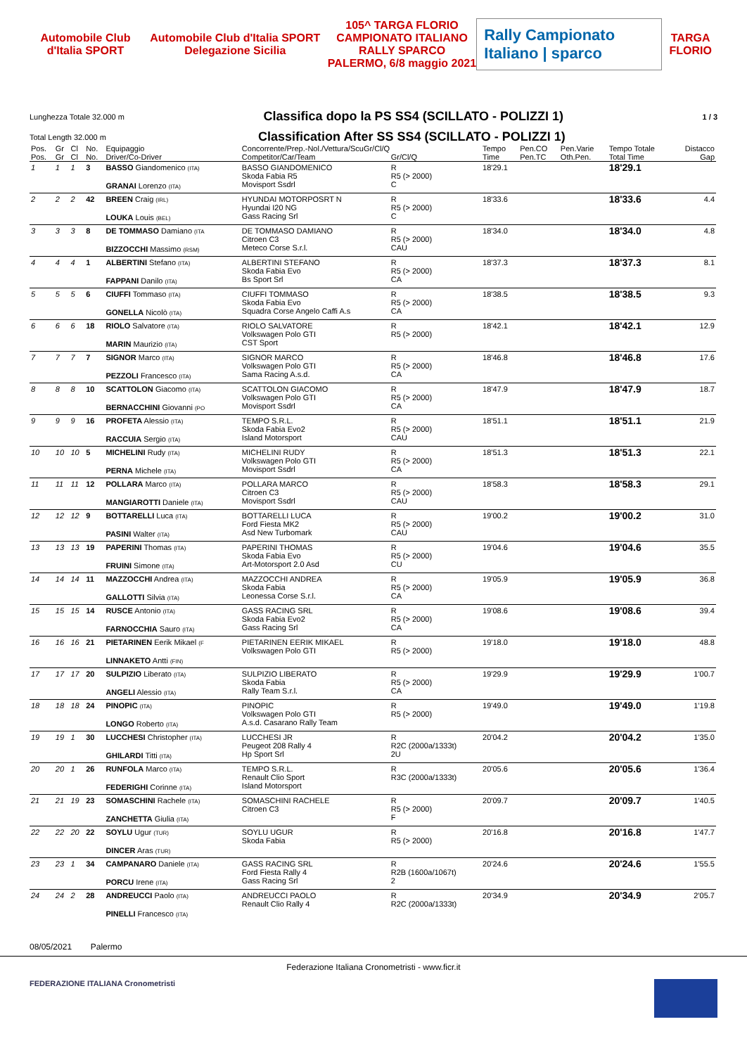Automobile Club d'Italia SPORT
Automobile Club d'Italia SPORT Delegazione Sicilia
105^ TARGA FLORIO
CAMPIONATO ITALIANO RALLY SPARCO
PALERMO, 6/8 maggio 2021
Rally Campionato Italiano | sparco
TARGA FLORIO
Lunghezza Totale 32.000 m Classifica dopo la PS SS4 (SCILLATO - POLIZZI 1) 1 / 3
Total Length 32.000 m Classification After SS SS4 (SCILLATO - POLIZZI 1)
| Pos. | Gr | Cl | No. | Equipaggio | Concorrente/Prep.-Nol./Vettura/ScuGr/Cl/Q | | Tempo | Pen.CO | Pen.Varie | Tempo Totale | Distacco |
| --- | --- | --- | --- | --- | --- | --- | --- | --- | --- | --- | --- |
| Pos. | Gr | Cl | No. | Driver/Co-Driver | Competitor/Car/Team | Gr/Cl/Q | Time | Pen.TC | Oth.Pen. | Total Time | Gap |
| 1 | 1 | 1 | 3 | BASSO Giandomenico (ITA) GRANAI Lorenzo (ITA) | BASSO GIANDOMENICO Skoda Fabia R5 Movisport Ssdrl | R R5 (> 2000) C | 18'29.1 | | | 18'29.1 | |
| 2 | 2 | 2 | 42 | BREEN Craig (IRL) LOUKA Louis (BEL) | HYUNDAI MOTORPOSRT N Hyundai I20 NG Gass Racing Srl | R R5 (> 2000) C | 18'33.6 | | | 18'33.6 | 4.4 |
| 3 | 3 | 3 | 8 | DE TOMMASO Damiano (ITA BIZZOCCHI Massimo (RSM) | DE TOMMASO DAMIANO Citroen C3 Meteco Corse S.r.l. | R R5 (> 2000) CAU | 18'34.0 | | | 18'34.0 | 4.8 |
| 4 | 4 | 4 | 1 | ALBERTINI Stefano (ITA) FAPPANI Danilo (ITA) | ALBERTINI STEFANO Skoda Fabia Evo Bs Sport Srl | R R5 (> 2000) CA | 18'37.3 | | | 18'37.3 | 8.1 |
| 5 | 5 | 5 | 6 | CIUFFI Tommaso (ITA) GONELLA Nicolò (ITA) | CIUFFI TOMMASO Skoda Fabia Evo Squadra Corse Angelo Caffi A.s | R R5 (> 2000) CA | 18'38.5 | | | 18'38.5 | 9.3 |
| 6 | 6 | 6 | 18 | RIOLO Salvatore (ITA) MARIN Maurizio (ITA) | RIOLO SALVATORE Volkswagen Polo GTI CST Sport | R R5 (> 2000) | 18'42.1 | | | 18'42.1 | 12.9 |
| 7 | 7 | 7 | 7 | SIGNOR Marco (ITA) PEZZOLI Francesco (ITA) | SIGNOR MARCO Volkswagen Polo GTI Sama Racing A.s.d. | R R5 (> 2000) CA | 18'46.8 | | | 18'46.8 | 17.6 |
| 8 | 8 | 8 | 10 | SCATTOLON Giacomo (ITA) BERNACCHINI Giovanni (PO | SCATTOLON GIACOMO Volkswagen Polo GTI Movisport Ssdrl | R R5 (> 2000) CA | 18'47.9 | | | 18'47.9 | 18.7 |
| 9 | 9 | 9 | 16 | PROFETA Alessio (ITA) RACCUIA Sergio (ITA) | TEMPO S.R.L. Skoda Fabia Evo2 Island Motorsport | R R5 (> 2000) CAU | 18'51.1 | | | 18'51.1 | 21.9 |
| 10 | 10 | 10 | 5 | MICHELINI Rudy (ITA) PERNA Michele (ITA) | MICHELINI RUDY Volkswagen Polo GTI Movisport Ssdrl | R R5 (> 2000) CA | 18'51.3 | | | 18'51.3 | 22.1 |
| 11 | 11 | 11 | 12 | POLLARA Marco (ITA) MANGIAROTTI Daniele (ITA) | POLLARA MARCO Citroen C3 Movisport Ssdrl | R R5 (> 2000) CAU | 18'58.3 | | | 18'58.3 | 29.1 |
| 12 | 12 | 12 | 9 | BOTTARELLI Luca (ITA) PASINI Walter (ITA) | BOTTARELLI LUCA Ford Fiesta MK2 Asd New Turbomark | R R5 (> 2000) CAU | 19'00.2 | | | 19'00.2 | 31.0 |
| 13 | 13 | 13 | 19 | PAPERINI Thomas (ITA) FRUINI Simone (ITA) | PAPERINI THOMAS Skoda Fabia Evo Art-Motorsport 2.0 Asd | R R5 (> 2000) CU | 19'04.6 | | | 19'04.6 | 35.5 |
| 14 | 14 | 14 | 11 | MAZZOCCHI Andrea (ITA) GALLOTTI Silvia (ITA) | MAZZOCCHI ANDREA Skoda Fabia Leonessa Corse S.r.l. | R R5 (> 2000) CA | 19'05.9 | | | 19'05.9 | 36.8 |
| 15 | 15 | 15 | 14 | RUSCE Antonio (ITA) FARNOCCHIA Sauro (ITA) | GASS RACING SRL Skoda Fabia Evo2 Gass Racing Srl | R R5 (> 2000) CA | 19'08.6 | | | 19'08.6 | 39.4 |
| 16 | 16 | 16 | 21 | PIETARINEN Eerik Mikael (F LINNAKETO Antti (FIN) | PIETARINEN EERIK MIKAEL Volkswagen Polo GTI | R R5 (> 2000) | 19'18.0 | | | 19'18.0 | 48.8 |
| 17 | 17 | 17 | 20 | SULPIZIO Liberato (ITA) ANGELI Alessio (ITA) | SULPIZIO LIBERATO Skoda Fabia Rally Team S.r.l. | R R5 (> 2000) CA | 19'29.9 | | | 19'29.9 | 1'00.7 |
| 18 | 18 | 18 | 24 | PINOPIC (ITA) LONGO Roberto (ITA) | PINOPIC Volkswagen Polo GTI A.s.d. Casarano Rally Team | R R5 (> 2000) | 19'49.0 | | | 19'49.0 | 1'19.8 |
| 19 | 19 | 1 | 30 | LUCCHESI Christopher (ITA) GHILARDI Titti (ITA) | LUCCHESI JR Peugeot 208 Rally 4 Hp Sport Srl | R R2C (2000a/1333t) 2U | 20'04.2 | | | 20'04.2 | 1'35.0 |
| 20 | 20 | 1 | 26 | RUNFOLA Marco (ITA) FEDERIGHI Corinne (ITA) | TEMPO S.R.L. Renault Clio Sport Island Motorsport | R R3C (2000a/1333t) | 20'05.6 | | | 20'05.6 | 1'36.4 |
| 21 | 21 | 19 | 23 | SOMASCHINI Rachele (ITA) ZANCHETTA Giulia (ITA) | SOMASCHINI RACHELE Citroen C3 | R R5 (> 2000) F | 20'09.7 | | | 20'09.7 | 1'40.5 |
| 22 | 22 | 20 | 22 | SOYLU Ugur (TUR) DINCER Aras (TUR) | SOYLU UGUR Skoda Fabia | R R5 (> 2000) | 20'16.8 | | | 20'16.8 | 1'47.7 |
| 23 | 23 | 1 | 34 | CAMPANARO Daniele (ITA) PORCU Irene (ITA) | GASS RACING SRL Ford Fiesta Rally 4 Gass Racing Srl | R R2B (1600a/1067t) 2 | 20'24.6 | | | 20'24.6 | 1'55.5 |
| 24 | 24 | 2 | 28 | ANDREUCCI Paolo (ITA) PINELLI Francesco (ITA) | ANDREUCCI PAOLO Renault Clio Rally 4 | R R2C (2000a/1333t) | 20'34.9 | | | 20'34.9 | 2'05.7 |
08/05/2021 Palermo
Federazione Italiana Cronometristi - www.ficr.it
FEDERAZIONE ITALIANA Cronometristi